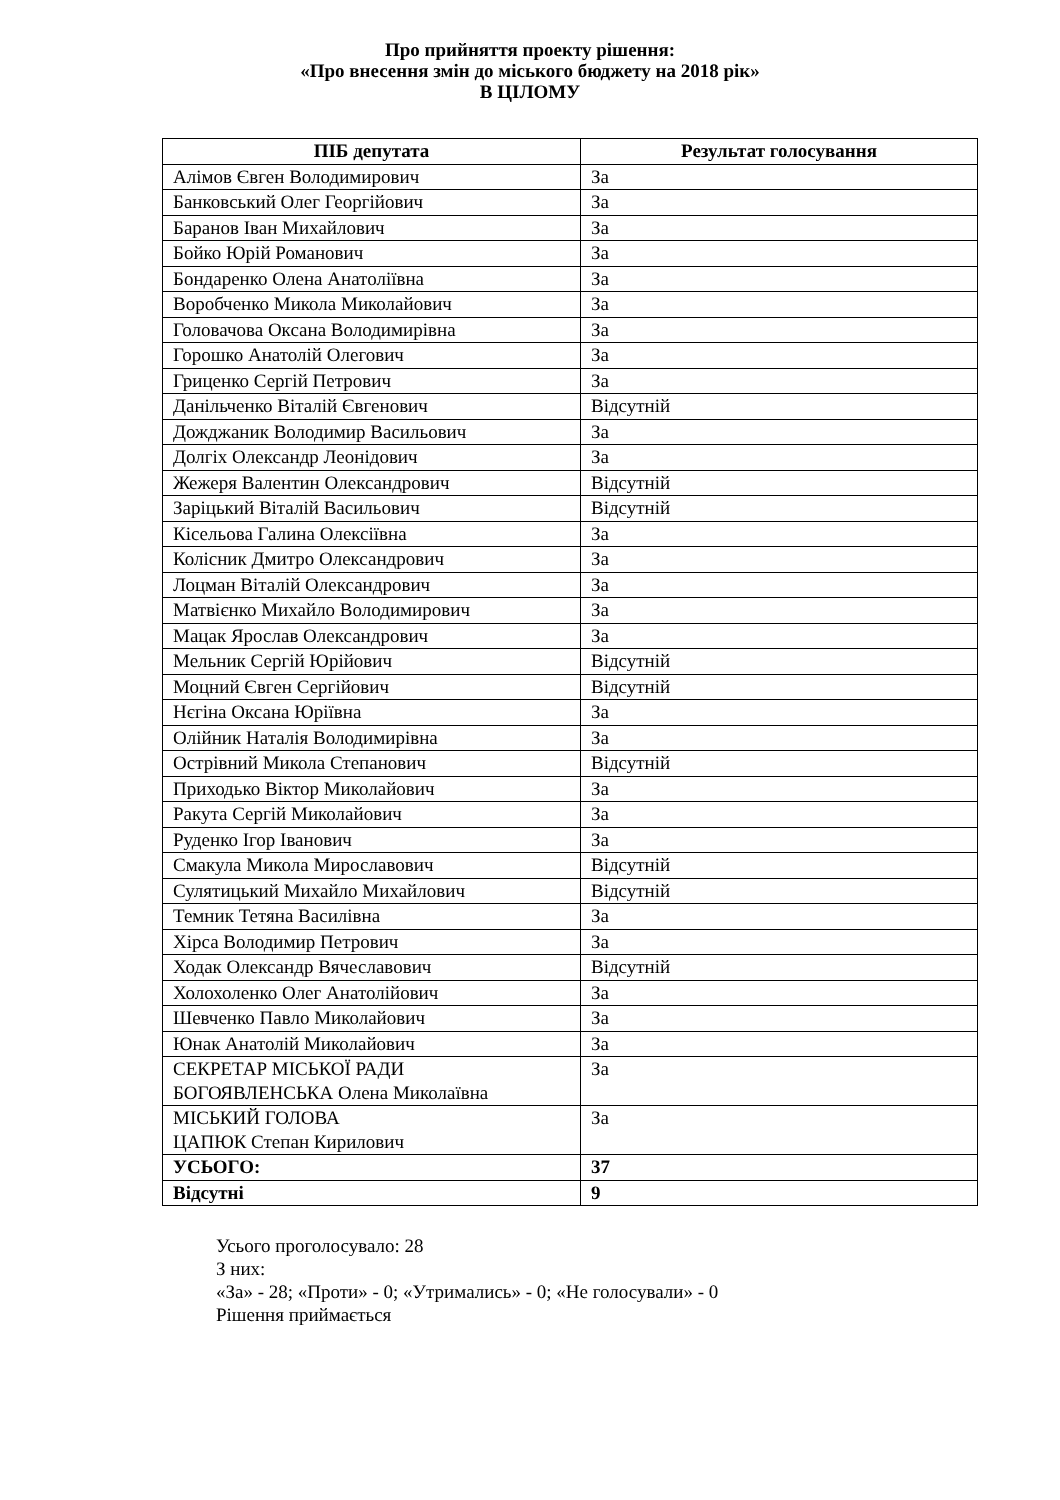Про прийняття проекту рішення:
«Про внесення змін до міського бюджету на 2018 рік»
В ЦІЛОМУ
| ПІБ депутата | Результат голосування |
| --- | --- |
| Алімов Євген Володимирович | За |
| Банковський Олег Георгійович | За |
| Баранов Іван Михайлович | За |
| Бойко Юрій Романович | За |
| Бондаренко Олена Анатоліївна | За |
| Воробченко Микола Миколайович | За |
| Головачова Оксана Володимирівна | За |
| Горошко Анатолій Олегович | За |
| Гриценко Сергій Петрович | За |
| Данільченко Віталій Євгенович | Відсутній |
| Дожджаник Володимир Васильович | За |
| Долгіх Олександр Леонідович | За |
| Жежеря Валентин Олександрович | Відсутній |
| Заріцький Віталій Васильович | Відсутній |
| Кісельова Галина Олексіївна | За |
| Колісник Дмитро Олександрович | За |
| Лоцман Віталій Олександрович | За |
| Матвієнко Михайло Володимирович | За |
| Мацак Ярослав Олександрович | За |
| Мельник Сергій Юрійович | Відсутній |
| Моцний Євген Сергійович | Відсутній |
| Нєгіна Оксана Юріївна | За |
| Олійник Наталія Володимирівна | За |
| Острівний Микола Степанович | Відсутній |
| Приходько Віктор Миколайович | За |
| Ракута Сергій Миколайович | За |
| Руденко Ігор Іванович | За |
| Смакула Микола Мирославович | Відсутній |
| Сулятицький Михайло Михайлович | Відсутній |
| Темник Тетяна Василівна | За |
| Хірса Володимир Петрович | За |
| Ходак Олександр Вячеславович | Відсутній |
| Холохоленко Олег Анатолійович | За |
| Шевченко Павло Миколайович | За |
| Юнак Анатолій Миколайович | За |
| СЕКРЕТАР МІСЬКОЇ РАДИ БОГОЯВЛЕНСЬКА Олена Миколаївна | За |
| МІСЬКИЙ ГОЛОВА ЦАПЮК Степан Кирилович | За |
| УСЬОГО: | 37 |
| Відсутні | 9 |
Усього проголосувало: 28
З них:
«За» - 28; «Проти» - 0; «Утримались» - 0; «Не голосували» - 0
Рішення приймається